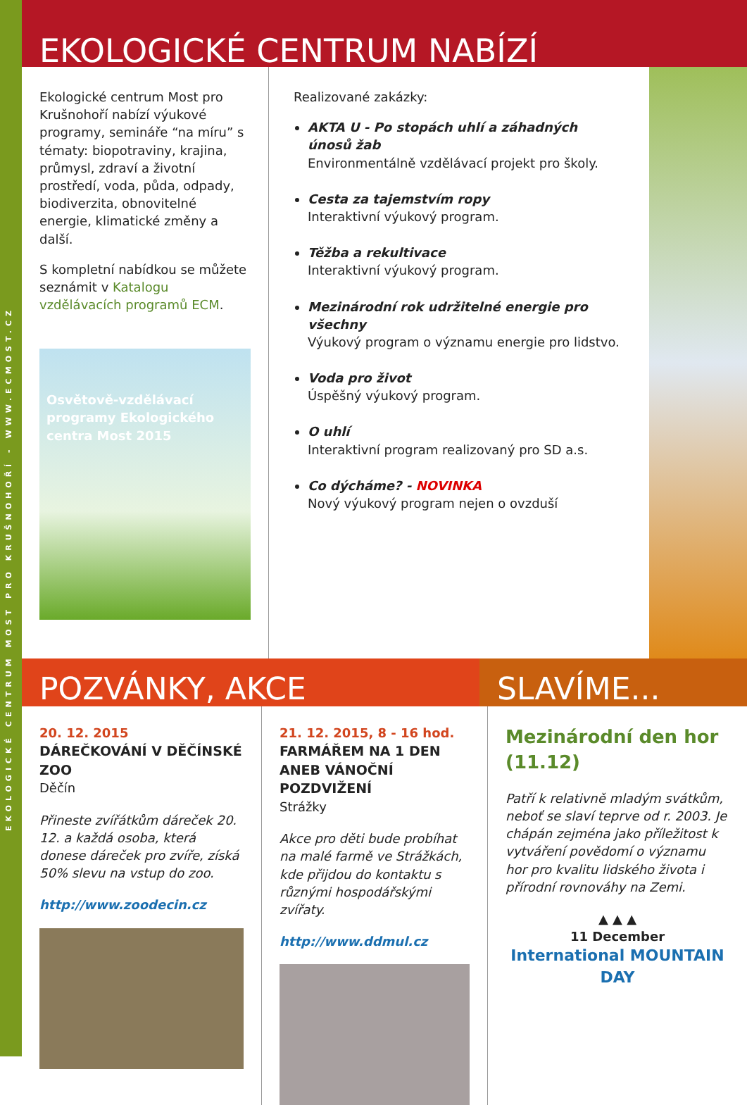EKOLOGICKÉ CENTRUM MOST PRO KRUŠNOHOŘÍ - WWW.ECMOST.CZ
EKOLOGICKÉ CENTRUM NABÍZÍ
Ekologické centrum Most pro Krušnohoří nabízí výukové programy, semináře “na míru” s tématy: biopotraviny, krajina, průmysl, zdraví a životní prostředí, voda, půda, odpady, biodiverzita, obnovitelné energie, klimatické změny a další.
S kompletní nabídkou se můžete seznámit v Katalogu vzdělávacích programů ECM.
Osvětově-vzdělávací programy Ekologického centra Most 2015
Realizované zakázky:
AKTA U - Po stopách uhlí a záhadných únosů žab
Environmentálně vzdělávací projekt pro školy.
Cesta za tajemstvím ropy
Interaktivní výukový program.
Těžba a rekultivace
Interaktivní výukový program.
Mezinárodní rok udržitelné energie pro všechny
Výukový program o významu energie pro lidstvo.
Voda pro život
Úspěšný výukový program.
O uhlí
Interaktivní program realizovaný pro SD a.s.
Co dýcháme? - NOVINKA
Nový výukový program nejen o ovzduší
POZVÁNKY, AKCE SLAVÍME...
20. 12. 2015
DÁREČKOVÁNÍ V DĚČÍNSKÉ ZOO
Děčín
Přineste zvířátkům dáreček 20. 12. a každá osoba, která donese dáreček pro zvíře, získá 50% slevu na vstup do zoo.
http://www.zoodecin.cz
21. 12. 2015, 8 - 16 hod.
FARMÁŘEM NA 1 DEN ANEB VÁNOČNÍ POZDVIŽENÍ
Strážky
Akce pro děti bude probíhat na malé farmě ve Strážkách, kde přijdou do kontaktu s různými hospodářskými zvířaty.
http://www.ddmul.cz
Mezinárodní den hor (11.12)
Patří k relativně mladým svátkům, neboť se slaví teprve od r. 2003. Je chápán zejména jako příležitost k vytváření povědomí o významu hor pro kvalitu lidského života i přírodní rovnováhy na Zemi.
▲ ▲ ▲
11 December
International MOUNTAIN DAY